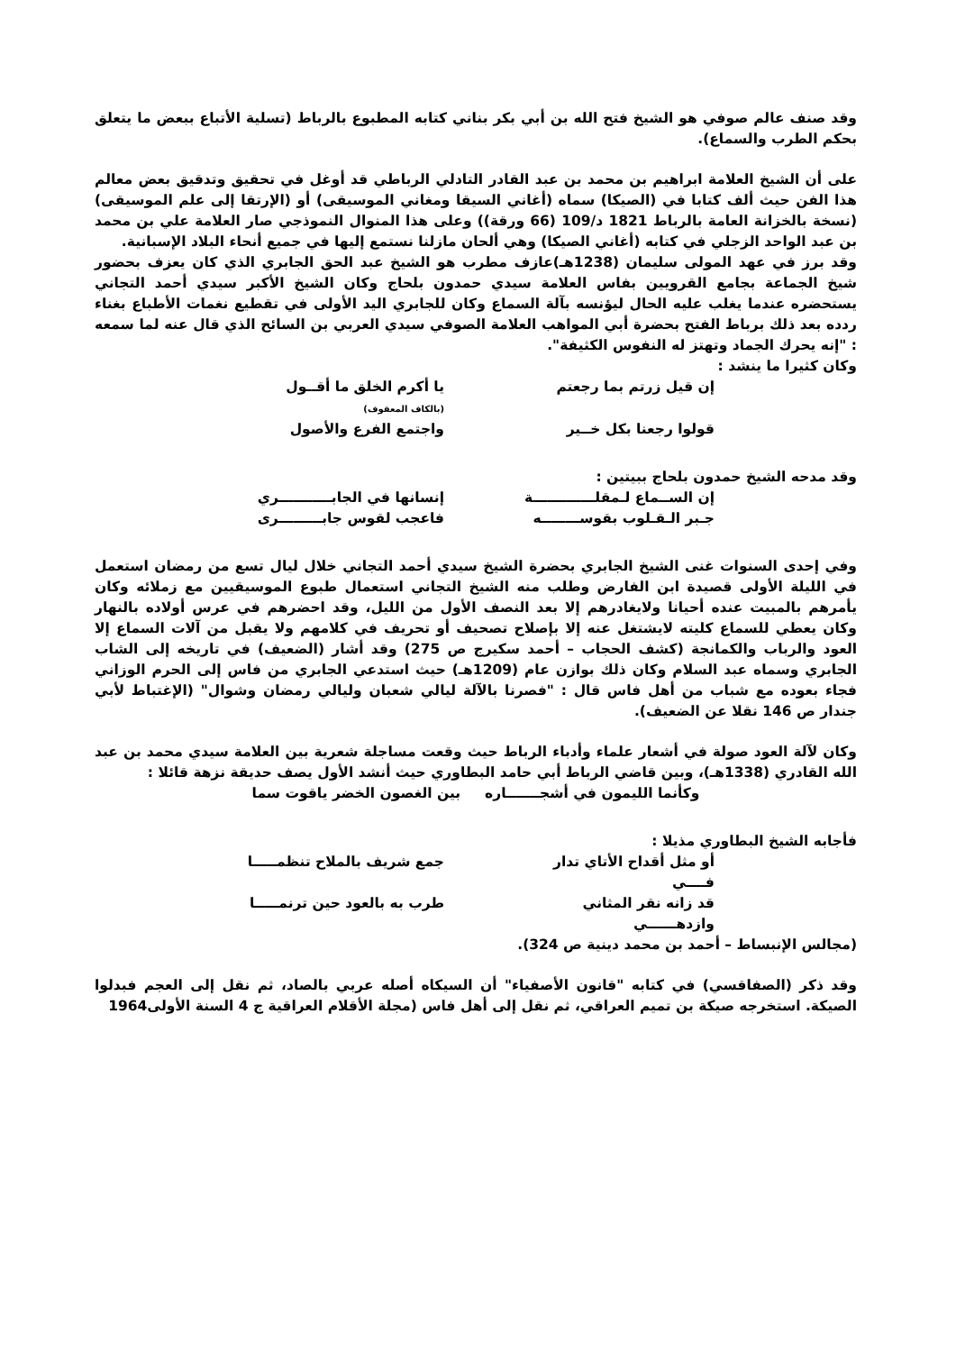وقد صنف عالم صوفي هو الشيخ فتح الله بن أبي بكر بناني كتابه المطبوع بالرباط (تسلية الأتباع ببعض ما يتعلق بحكم الطرب والسماع).
على أن الشيخ العلامة ابراهيم بن محمد بن عبد القادر التادلي الرباطي قد أوغل في تحقيق وتدقيق بعض معالم هذا الفن حيث ألف كتابا في (الصيكا) سماه (أغاني السيقا ومغاني الموسيقى) أو (الإرتقا إلى علم الموسيقى) (نسخة بالخزانة العامة بالرباط 1821 د/109 (66 ورقة)) وعلى هذا المنوال النموذجي صار العلامة علي بن محمد بن عبد الواحد الزجلي في كتابه (أغاني الصيكا) وهي ألحان مازلنا نستمع إليها في جميع أنحاء البلاد الإسبانية.
وقد برز في عهد المولى سليمان (1238هـ)عازف مطرب هو الشيخ عبد الحق الجابري الذي كان يعزف بحضور شيخ الجماعة بجامع القرويين بفاس العلامة سيدي حمدون بلحاج وكان الشيخ الأكبر سيدي أحمد التجاني يستحضره عندما يغلب عليه الحال ليؤنسه بآلة السماع وكان للجابري اليد الأولى في تقطيع نغمات الأطباع بغناء ردده بعد ذلك برباط الفتح بحضرة أبي المواهب العلامة الصوفي سيدي العربي بن السائح الذي قال عنه لما سمعه : "إنه يحرك الجماد وتهتز له النفوس الكثيفة".
وكان كثيرا ما ينشد :
إن قيل زرتم بما رجعتم يا أكرم الخلق ما أقــول (بالكاف المعقوف)
قولوا رجعنا بكل خــير واجتمع الفرع والأصول
وقد مدحه الشيخ حمدون بلحاج ببيتين :
إن الســماع لـمقلـــــــــــــة إنسانها في الجابـــــــــــري
جـبر الـقـلوب بقوســــــــه فاعجب لقوس جابـــــــــرى
وفي إحدى السنوات غنى الشيخ الجابري بحضرة الشيخ سيدي أحمد التجاني خلال ليال تسع من رمضان استعمل في الليلة الأولى قصيدة ابن الفارض وطلب منه الشيخ التجاني استعمال طبوع الموسيقيين مع زملائه وكان يأمرهم بالمبيت عنده أحيانا ولايغادرهم إلا بعد النصف الأول من الليل، وقد احضرهم في عرس أولاده بالنهار وكان يعطي للسماع كليته لايشتغل عنه إلا بإصلاح تصحيف أو تحريف في كلامهم ولا يقبل من آلات السماع إلا العود والرباب والكمانجة (كشف الحجاب – أحمد سكيرج ص 275) وقد أشار (الضعيف) في تاريخه إلى الشاب الجابري وسماه عبد السلام وكان ذلك بوازن عام (1209هـ) حيث استدعي الجابري من فاس إلى الحرم الوزاني فجاء بعوده مع شباب من أهل فاس قال : "فصرنا بالآلة ليالي شعبان وليالي رمضان وشوال" (الإغتباط لأبي جندار ص 146 نقلا عن الضعيف).
وكان لآلة العود صولة في أشعار علماء وأدباء الرباط حيث وقعت مساجلة شعرية بين العلامة سيدي محمد بن عبد الله القادري (1338هـ)، وبين قاضي الرباط أبي حامد البطاوري حيث أنشد الأول يصف حديقة نزهة قائلا :
وكأنما الليمون في أشجـــــــاره بين الغصون الخضر ياقوت سما
فأجابه الشيخ البطاوري مذيلا :
أو مثل أقداح الأتاي تدار فــــي جمع شريف بالملاح تنظمـــــا
قد زانه نقر المثاني وازدهــــــي طرب به بالعود حين ترنمـــــا
(مجالس الإنبساط – أحمد بن محمد دينية ص 324).
وقد ذكر (الصفاقسي) في كتابه "قانون الأصفياء" أن السيكاه أصله عربي بالصاد، ثم نقل إلى العجم فبدلوا الصيكة. استخرجه صيكة بن تميم العراقي، ثم نقل إلى أهل فاس (مجلة الأقلام العراقية ج 4 السنة الأولى1964